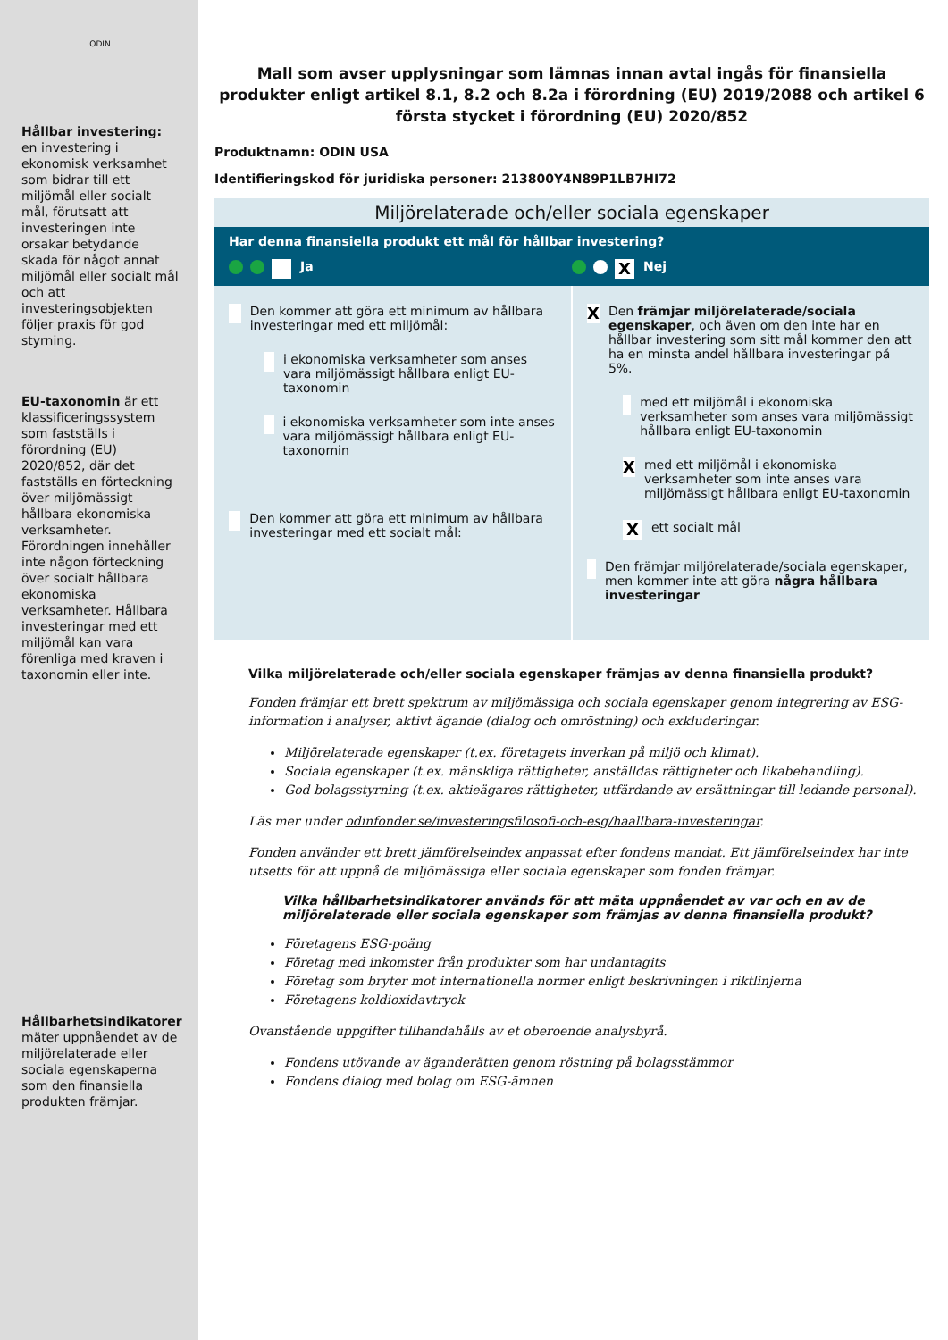ODIN
Hållbar investering: en investering i ekonomisk verksamhet som bidrar till ett miljömål eller socialt mål, förutsatt att investeringen inte orsakar betydande skada för något annat miljömål eller socialt mål och att investeringsobjekten följer praxis för god styrning.
EU-taxonomin är ett klassificeringssystem som fastställs i förordning (EU) 2020/852, där det fastställs en förteckning över miljömässigt hållbara ekonomiska verksamheter. Förordningen innehåller inte någon förteckning över socialt hållbara ekonomiska verksamheter. Hållbara investeringar med ett miljömål kan vara förenliga med kraven i taxonomin eller inte.
Hållbarhetsindikatorer mäter uppnåendet av de miljörelaterade eller sociala egenskaperna som den finansiella produkten främjar.
Mall som avser upplysningar som lämnas innan avtal ingås för finansiella produkter enligt artikel 8.1, 8.2 och 8.2a i förordning (EU) 2019/2088 och artikel 6 första stycket i förordning (EU) 2020/852
Produktnamn: ODIN USA
Identifieringskod för juridiska personer: 213800Y4N89P1LB7HI72
Miljörelaterade och/eller sociala egenskaper
Har denna finansiella produkt ett mål för hållbar investering?
Ja
X Nej
Den kommer att göra ett minimum av hållbara investeringar med ett miljömål:
i ekonomiska verksamheter som anses vara miljömässigt hållbara enligt EU-taxonomin
i ekonomiska verksamheter som inte anses vara miljömässigt hållbara enligt EU-taxonomin
Den kommer att göra ett minimum av hållbara investeringar med ett socialt mål:
X Den främjar miljörelaterade/sociala egenskaper, och även om den inte har en hållbar investering som sitt mål kommer den att ha en minsta andel hållbara investeringar på 5%.
med ett miljömål i ekonomiska verksamheter som anses vara miljömässigt hållbara enligt EU-taxonomin
Xmed ett miljömål i ekonomiska verksamheter som inte anses vara miljömässigt hållbara enligt EU-taxonomin
Xett socialt mål
Den främjar miljörelaterade/sociala egenskaper, men kommer inte att göra några hållbara investeringar
Vilka miljörelaterade och/eller sociala egenskaper främjas av denna finansiella produkt?
Fonden främjar ett brett spektrum av miljömässiga och sociala egenskaper genom integrering av ESG-information i analyser, aktivt ägande (dialog och omröstning) och exkluderingar.
Miljörelaterade egenskaper (t.ex. företagets inverkan på miljö och klimat).
Sociala egenskaper (t.ex. mänskliga rättigheter, anställdas rättigheter och likabehandling).
God bolagsstyrning (t.ex. aktieägares rättigheter, utfärdande av ersättningar till ledande personal).
Läs mer under odinfonder.se/investeringsfilosofi-och-esg/haallbara-investeringar.
Fonden använder ett brett jämförelseindex anpassat efter fondens mandat. Ett jämförelseindex har inte utsetts för att uppnå de miljömässiga eller sociala egenskaper som fonden främjar.
Vilka hållbarhetsindikatorer används för att mäta uppnåendet av var och en av de miljörelaterade eller sociala egenskaper som främjas av denna finansiella produkt?
Företagens ESG-poäng
Företag med inkomster från produkter som har undantagits
Företag som bryter mot internationella normer enligt beskrivningen i riktlinjerna
Företagens koldioxidavtryck
Ovanstående uppgifter tillhandahålls av et oberoende analysbyrå.
Fondens utövande av äganderätten genom röstning på bolagsstämmor
Fondens dialog med bolag om ESG-ämnen